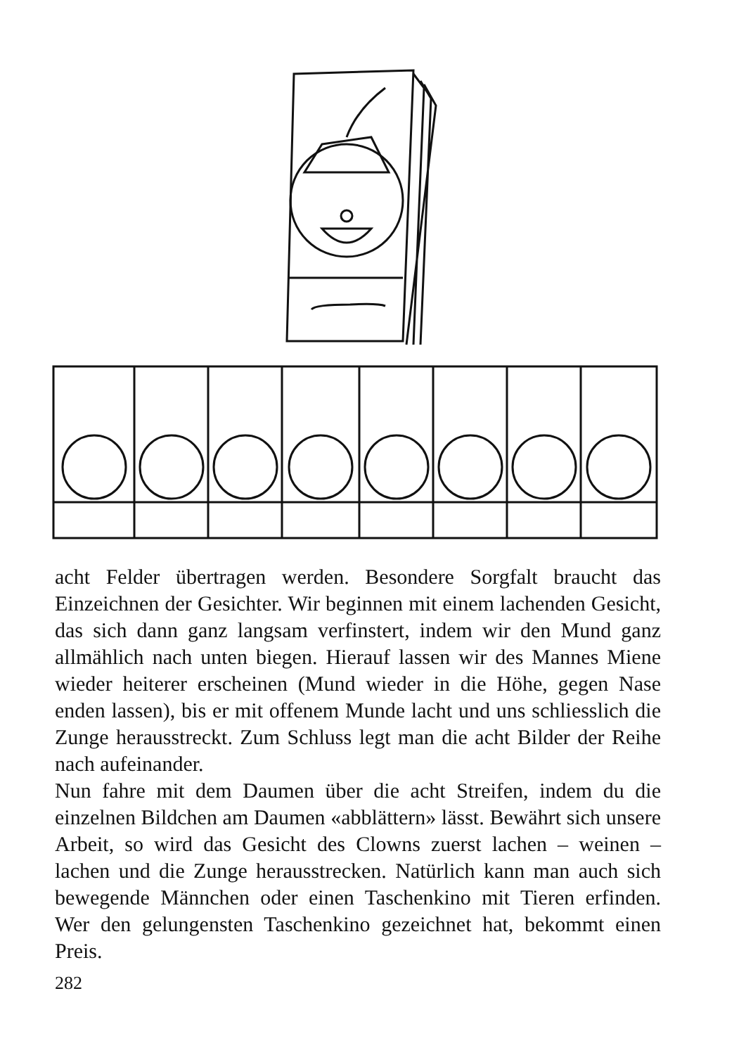acht Felder übertragen werden. Besondere Sorgfalt braucht das Einzeichnen der Gesichter. Wir beginnen mit einem lachenden Gesicht, das sich dann ganz langsam verfinstert, indem wir den Mund ganz allmählich nach unten biegen. Hierauf lassen wir des Mannes Miene wieder heiterer erscheinen (Mund wieder in die Höhe, gegen Nase enden lassen), bis er mit offenem Munde lacht und uns schliesslich die Zunge herausstreckt. Zum Schluss legt man die acht Bilder der Reihe nach aufeinander.
Nun fahre mit dem Daumen über die acht Streifen, indem du die einzelnen Bildchen am Daumen «abblättern» lässt. Bewährt sich unsere Arbeit, so wird das Gesicht des Clowns zuerst lachen – weinen – lachen und die Zunge herausstrecken. Natürlich kann man auch sich bewegende Männchen oder einen Taschenkino mit Tieren erfinden. Wer den gelungensten Taschenkino gezeichnet hat, bekommt einen Preis.
282